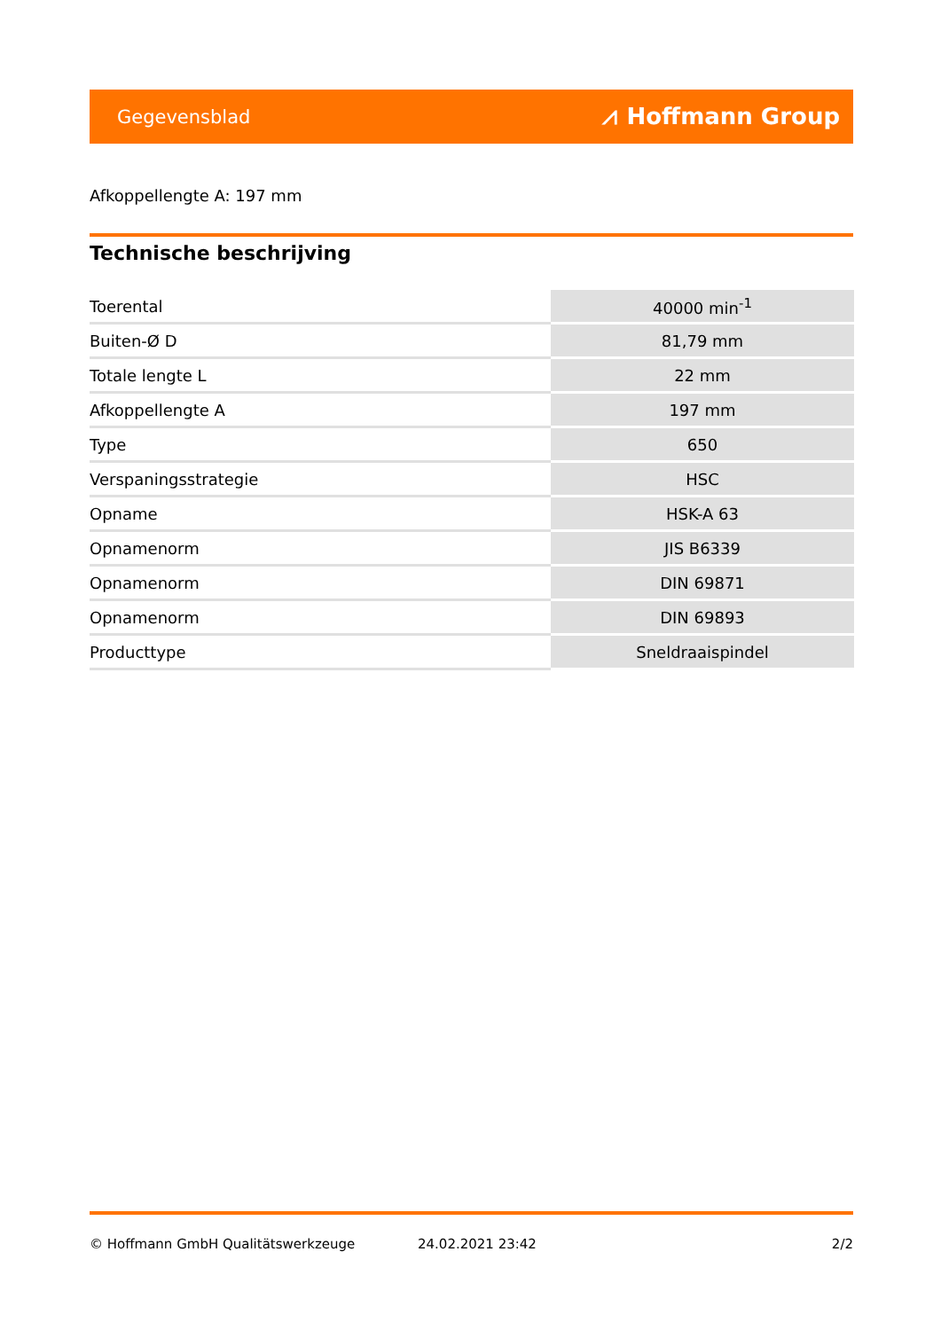Gegevensblad ⩘ Hoffmann Group
Afkoppellengte A: 197 mm
Technische beschrijving
| Toerental | 40000 min<sup>-1</sup> |
| Buiten-Ø D | 81,79 mm |
| Totale lengte L | 22 mm |
| Afkoppellengte A | 197 mm |
| Type | 650 |
| Verspaningsstrategie | HSC |
| Opname | HSK-A 63 |
| Opnamenorm | JIS B6339 |
| Opnamenorm | DIN 69871 |
| Opnamenorm | DIN 69893 |
| Producttype | Sneldraaispindel |
© Hoffmann GmbH Qualitätswerkzeuge
24.02.2021 23:42 2/2